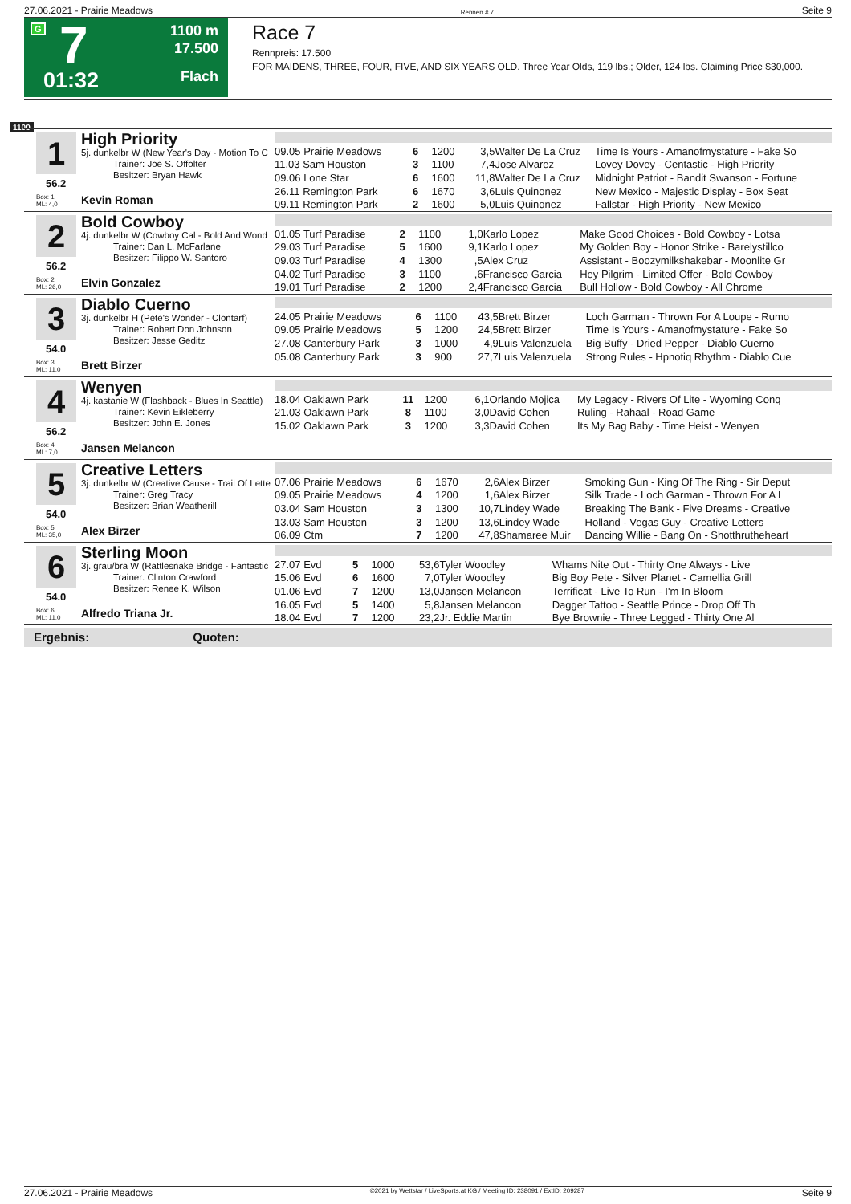27.06.2021 - Prairie Meadows Rennen # 7 Seite 9
G 7
01:32
1100 m
17.500
Flach
Race 7
Rennpreis: 17.500
FOR MAIDENS, THREE, FOUR, FIVE, AND SIX YEARS OLD. Three Year Olds, 119 lbs.; Older, 124 lbs. Claiming Price $30,000.
1100
1 High Priority
5j. dunkelbr W (New Year's Day - Motion To C
Trainer: Joe S. Offolter
Besitzer: Bryan Hawk
56.2
Box: 1
ML: 4,0
Kevin Roman
| 09.05 Prairie Meadows | 6 | 1200 | 3,5 | Walter De La Cruz | Time Is Yours - Amanofmystature - Fake So |
| 11.03 Sam Houston | 3 | 1100 | 7,4 | Jose Alvarez | Lovey Dovey - Centastic - High Priority |
| 09.06 Lone Star | 6 | 1600 | 11,8 | Walter De La Cruz | Midnight Patriot - Bandit Swanson - Fortune |
| 26.11 Remington Park | 6 | 1670 | 3,6 | Luis Quinonez | New Mexico - Majestic Display - Box Seat |
| 09.11 Remington Park | 2 | 1600 | 5,0 | Luis Quinonez | Fallstar - High Priority - New Mexico |
2 Bold Cowboy
4j. dunkelbr W (Cowboy Cal - Bold And Wond
Trainer: Dan L. McFarlane
Besitzer: Filippo W. Santoro
56.2
Box: 2
ML: 26,0
Elvin Gonzalez
| 01.05 Turf Paradise | 2 | 1100 | 1,0 | Karlo Lopez | Make Good Choices - Bold Cowboy - Lotsa |
| 29.03 Turf Paradise | 5 | 1600 | 9,1 | Karlo Lopez | My Golden Boy - Honor Strike - Barelystillco |
| 09.03 Turf Paradise | 4 | 1300 | ,5 | Alex Cruz | Assistant - Boozymilkshakebar - Moonlite Gr |
| 04.02 Turf Paradise | 3 | 1100 | ,6 | Francisco Garcia | Hey Pilgrim - Limited Offer - Bold Cowboy |
| 19.01 Turf Paradise | 2 | 1200 | 2,4 | Francisco Garcia | Bull Hollow - Bold Cowboy - All Chrome |
3 Diablo Cuerno
3j. dunkelbr H (Pete's Wonder - Clontarf)
Trainer: Robert Don Johnson
Besitzer: Jesse Geditz
54.0
Box: 3
ML: 11,0
Brett Birzer
| 24.05 Prairie Meadows | 6 | 1100 | 43,5 | Brett Birzer | Loch Garman - Thrown For A Loupe - Rumo |
| 09.05 Prairie Meadows | 5 | 1200 | 24,5 | Brett Birzer | Time Is Yours - Amanofmystature - Fake So |
| 27.08 Canterbury Park | 3 | 1000 | 4,9 | Luis Valenzuela | Big Buffy - Dried Pepper - Diablo Cuerno |
| 05.08 Canterbury Park | 3 | 900 | 27,7 | Luis Valenzuela | Strong Rules - Hpnotiq Rhythm - Diablo Cue |
4 Wenyen
4j. kastanie W (Flashback - Blues In Seattle)
Trainer: Kevin Eikleberry
Besitzer: John E. Jones
56.2
Box: 4
ML: 7,0
Jansen Melancon
| 18.04 Oaklawn Park | 11 | 1200 | 6,1 | Orlando Mojica | My Legacy - Rivers Of Lite - Wyoming Conq |
| 21.03 Oaklawn Park | 8 | 1100 | 3,0 | David Cohen | Ruling - Rahaal - Road Game |
| 15.02 Oaklawn Park | 3 | 1200 | 3,3 | David Cohen | Its My Bag Baby - Time Heist - Wenyen |
5 Creative Letters
3j. dunkelbr W (Creative Cause - Trail Of Lette
Trainer: Greg Tracy
Besitzer: Brian Weatherill
54.0
Box: 5
ML: 35,0
Alex Birzer
| 07.06 Prairie Meadows | 6 | 1670 | 2,6 | Alex Birzer | Smoking Gun - King Of The Ring - Sir Deput |
| 09.05 Prairie Meadows | 4 | 1200 | 1,6 | Alex Birzer | Silk Trade - Loch Garman - Thrown For A L |
| 03.04 Sam Houston | 3 | 1300 | 10,7 | Lindey Wade | Breaking The Bank - Five Dreams - Creative |
| 13.03 Sam Houston | 3 | 1200 | 13,6 | Lindey Wade | Holland - Vegas Guy - Creative Letters |
| 06.09 Ctm | 7 | 1200 | 47,8 | Shamaree Muir | Dancing Willie - Bang On - Shotthrutheheart |
6 Sterling Moon
3j. grau/bra W (Rattlesnake Bridge - Fantastic
Trainer: Clinton Crawford
Besitzer: Renee K. Wilson
54.0
Box: 6
ML: 11,0
Alfredo Triana Jr.
| 27.07 Evd | 5 | 1000 | 53,6 | Tyler Woodley | Whams Nite Out - Thirty One Always - Live |
| 15.06 Evd | 6 | 1600 | 7,0 | Tyler Woodley | Big Boy Pete - Silver Planet - Camellia Grill |
| 01.06 Evd | 7 | 1200 | 13,0 | Jansen Melancon | Terrificat - Live To Run - I'm In Bloom |
| 16.05 Evd | 5 | 1400 | 5,8 | Jansen Melancon | Dagger Tattoo - Seattle Prince - Drop Off Th |
| 18.04 Evd | 7 | 1200 | 23,2 | Jr. Eddie Martin | Bye Brownie - Three Legged - Thirty One Al |
Ergebnis: Quoten:
27.06.2021 - Prairie Meadows ©2021 by Wettstar / LiveSports.at KG / Meeting ID: 238091 / ExtID: 209287 Seite 9